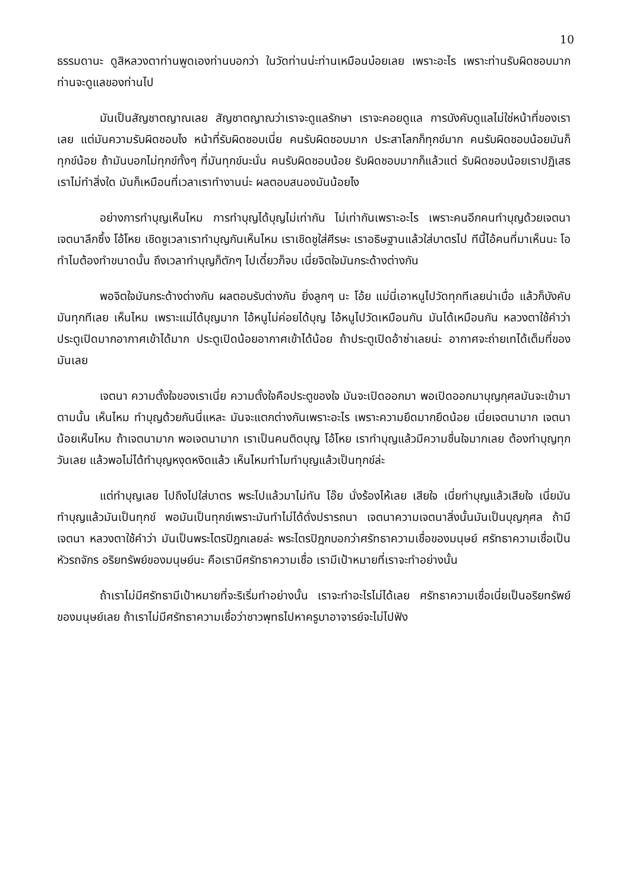10
ธรรมดานะ ดูสิหลวงตาท่านพูดเองท่านบอกว่า ในวัดท่านน่ะท่านเหมือนบ๋อยเลย เพราะอะไร เพราะท่านรับผิดชอบมาก ท่านจะดูแลของท่านไป
มันเป็นสัญชาตญาณเลย สัญชาตญาณว่าเราจะดูแลรักษา เราจะคอยดูแล การบังคับดูแลไม่ใช่หน้าที่ของเราเลย แต่มันความรับผิดชอบไง หน้าที่รับผิดชอบเนี่ย คนรับผิดชอบมาก ประสาโลกก็ทุกข์มาก คนรับผิดชอบน้อยมันก็ทุกข์น้อย ถ้ามันบอกไม่ทุกข์ทั้งๆ ที่มันทุกข์นะนั่น คนรับผิดชอบน้อย รับผิดชอบมากก็แล้วแต่ รับผิดชอบน้อยเราปฏิเสธเราไม่ทำสิ่งใด มันก็เหมือนที่เวลาเราทำงานน่ะ ผลตอบสนองมันน้อยไง
อย่างการทำบุญเห็นไหม การทำบุญได้บุญไม่เท่ากัน ไม่เท่ากันเพราะอะไร เพราะคนอีกคนทำบุญด้วยเจตนา เจตนาลึกซึ้ง โอ้โหย เชิดชูเวลาเราทำบุญกันเห็นไหม เราเชิดชูใส่ศีรษะ เราอธิษฐานแล้วใส่บาตรไป ทีนี้ไอ้คนที่มาเห็นนะ โอ ทำไมต้องทำขนาดนั้น ถึงเวลาทำบุญก็ตักๆ ไปเดี๋ยวก็จบ เนี่ยจิตใจมันกระด้างต่างกัน
พอจิตใจมันกระด้างต่างกัน ผลตอบรับต่างกัน ยิ่งลูกๆ นะ โอ้ย แม่นี่เอาหนูไปวัดทุกทีเลยน่าเบื่อ แล้วก็บังคับมันทุกทีเลย เห็นไหม เพราะแม่ได้บุญมาก ไอ้หนูไม่ค่อยได้บุญ ไอ้หนูไปวัดเหมือนกัน มันได้เหมือนกัน หลวงตาใช้คำว่าประตูเปิดมากอากาศเข้าได้มาก ประตูเปิดน้อยอากาศเข้าได้น้อย ถ้าประตูเปิดอ้าซ่าเลยน่ะ อากาศจะถ่ายเทได้เต็มที่ของมันเลย
เจตนา ความตั้งใจของเราเนี่ย ความตั้งใจคือประตูของใจ มันจะเปิดออกมา พอเปิดออกมาบุญกุศลมันจะเข้ามาตามนั้น เห็นไหม ทำบุญด้วยกันนี่แหละ มันจะแตกต่างกันเพราะอะไร เพราะความยึดมากยึดน้อย เนี่ยเจตนามาก เจตนาน้อยเห็นไหม ถ้าเจตนามาก พอเจตนามาก เราเป็นคนติดบุญ โอ้โหย เราทำบุญแล้วมีความชื่นใจมากเลย ต้องทำบุญทุกวันเลย แล้วพอไม่ได้ทำบุญหงุดหงิดแล้ว เห็นไหมทำไมทำบุญแล้วเป็นทุกข์ล่ะ
แต่ทำบุญเลย ไปถึงไปใส่บาตร พระไปแล้วมาไม่ทัน โอ๊ย นั่งร้องไห้เลย เสียใจ เนี่ยทำบุญแล้วเสียใจ เนี่ยมันทำบุญแล้วมันเป็นทุกข์ พอมันเป็นทุกข์เพราะมันทำไม่ได้ดั่งปรารถนา เจตนาความเจตนาสิ่งนั้นมันเป็นบุญกุศล ถ้ามีเจตนา หลวงตาใช้คำว่า มันเป็นพระไตรปิฎกเลยล่ะ พระไตรปิฎกบอกว่าศรัทธาความเชื่อของมนุษย์ ศรัทธาความเชื่อเป็นหัวรถจักร อริยทรัพย์ของมนุษย์นะ คือเรามีศรัทธาความเชื่อ เรามีเป้าหมายที่เราจะทำอย่างนั้น
ถ้าเราไม่มีศรัทธามีเป้าหมายที่จะริเริ่มทำอย่างนั้น เราจะทำอะไรไม่ได้เลย ศรัทธาความเชื่อเนี่ยเป็นอริยทรัพย์ของมนุษย์เลย ถ้าเราไม่มีศรัทธาความเชื่อว่าชาวพุทธไปหาครูบาอาจารย์จะไม่ไปฟัง